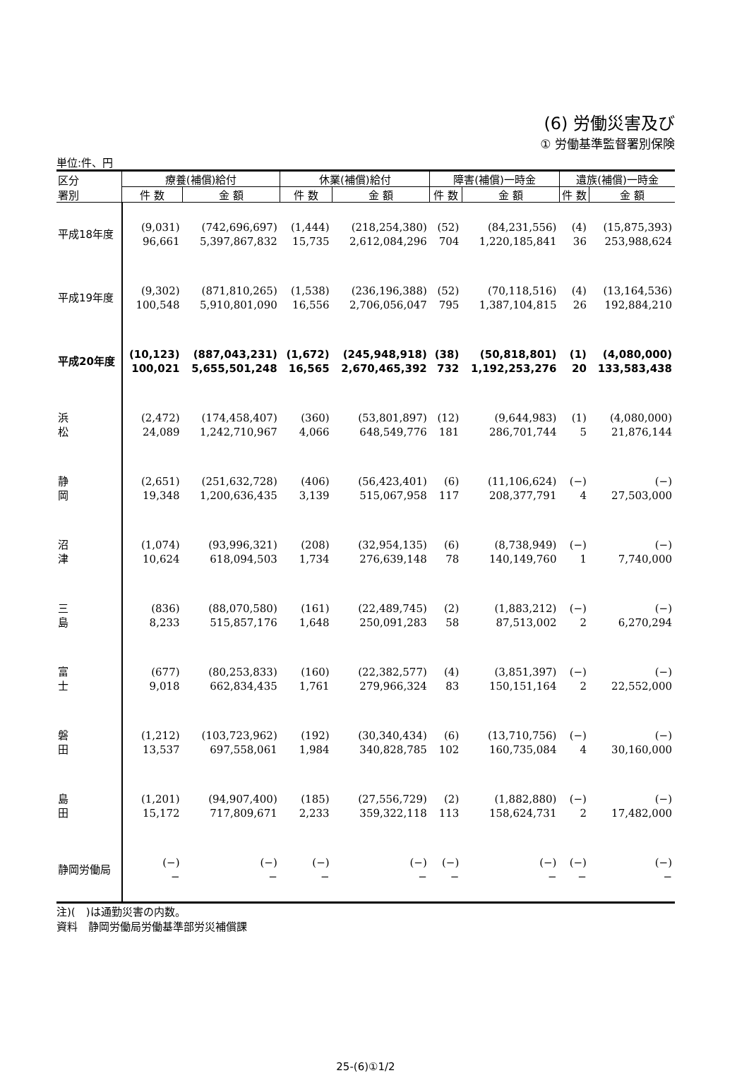(6) 労働災害及び
① 労働基準監督署別保険
単位:件、円
| 区分 署別 | 療養(補償)給付 | | 休業(補償)給付 | | 障害(補償)一時金 | | 遺族(補償)一時金 | |
| --- | --- | --- | --- | --- | --- | --- | --- | --- |
| | 件 数 | 金 額 | 件 数 | 金 額 | 件 数 | 金 額 | 件 数 | 金 額 |
| 平成18年度 | (9,031) 96,661 | (742,696,697) 5,397,867,832 | (1,444) 15,735 | (218,254,380) 2,612,084,296 | (52) 704 | (84,231,556) 1,220,185,841 | (4) 36 | (15,875,393) 253,988,624 |
| 平成19年度 | (9,302) 100,548 | (871,810,265) 5,910,801,090 | (1,538) 16,556 | (236,196,388) 2,706,056,047 | (52) 795 | (70,118,516) 1,387,104,815 | (4) 26 | (13,164,536) 192,884,210 |
| 平成20年度 | (10,123) 100,021 | (887,043,231) 5,655,501,248 | (1,672) 16,565 | (245,948,918) 2,670,465,392 | (38) 732 | (50,818,801) 1,192,253,276 | (1) 20 | (4,080,000) 133,583,438 |
| 浜 松 | (2,472) 24,089 | (174,458,407) 1,242,710,967 | (360) 4,066 | (53,801,897) 648,549,776 | (12) 181 | (9,644,983) 286,701,744 | (1) 5 | (4,080,000) 21,876,144 |
| 静 岡 | (2,651) 19,348 | (251,632,728) 1,200,636,435 | (406) 3,139 | (56,423,401) 515,067,958 | (6) 117 | (11,106,624) 208,377,791 | (−) 4 | (−) 27,503,000 |
| 沼 津 | (1,074) 10,624 | (93,996,321) 618,094,503 | (208) 1,734 | (32,954,135) 276,639,148 | (6) 78 | (8,738,949) 140,149,760 | (−) 1 | (−) 7,740,000 |
| 三 島 | (836) 8,233 | (88,070,580) 515,857,176 | (161) 1,648 | (22,489,745) 250,091,283 | (2) 58 | (1,883,212) 87,513,002 | (−) 2 | (−) 6,270,294 |
| 富 士 | (677) 9,018 | (80,253,833) 662,834,435 | (160) 1,761 | (22,382,577) 279,966,324 | (4) 83 | (3,851,397) 150,151,164 | (−) 2 | (−) 22,552,000 |
| 磐 田 | (1,212) 13,537 | (103,723,962) 697,558,061 | (192) 1,984 | (30,340,434) 340,828,785 | (6) 102 | (13,710,756) 160,735,084 | (−) 4 | (−) 30,160,000 |
| 島 田 | (1,201) 15,172 | (94,907,400) 717,809,671 | (185) 2,233 | (27,556,729) 359,322,118 | (2) 113 | (1,882,880) 158,624,731 | (−) 2 | (−) 17,482,000 |
| 静岡労働局 | (−) − | (−) − | (−) − | (−) − | (−) − | (−) − | (−) − | (−) − |
注)(　)は通勤災害の内数。
資料　静岡労働局労働基準部労災補償課
25-(6)①1/2